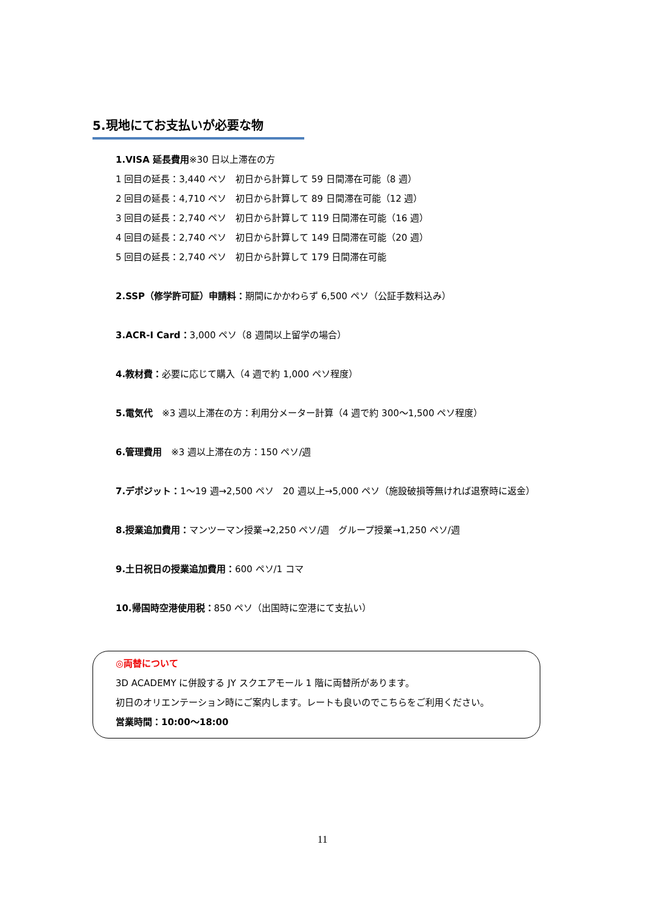5.現地にてお支払いが必要な物
1.VISA 延長費用※30 日以上滞在の方
1 回目の延長：3,440 ペソ　初日から計算して 59 日間滞在可能（8 週）
2 回目の延長：4,710 ペソ　初日から計算して 89 日間滞在可能（12 週）
3 回目の延長：2,740 ペソ　初日から計算して 119 日間滞在可能（16 週）
4 回目の延長：2,740 ペソ　初日から計算して 149 日間滞在可能（20 週）
5 回目の延長：2,740 ペソ　初日から計算して 179 日間滞在可能
2.SSP（修学許可証）申請料：期間にかかわらず 6,500 ペソ（公証手数料込み）
3.ACR-I Card：3,000 ペソ（8 週間以上留学の場合）
4.教材費：必要に応じて購入（4 週で約 1,000 ペソ程度）
5.電気代　※3 週以上滞在の方：利用分メーター計算（4 週で約 300～1,500 ペソ程度）
6.管理費用　※3 週以上滞在の方：150 ペソ/週
7.デポジット：1～19 週→2,500 ペソ　20 週以上→5,000 ペソ（施設破損等無ければ退寮時に返金）
8.授業追加費用：マンツーマン授業→2,250 ペソ/週　グループ授業→1,250 ペソ/週
9.土日祝日の授業追加費用：600 ペソ/1 コマ
10.帰国時空港使用税：850 ペソ（出国時に空港にて支払い）
◎両替について
3D ACADEMY に併設する JY スクエアモール 1 階に両替所があります。
初日のオリエンテーション時にご案内します。レートも良いのでこちらをご利用ください。
営業時間：10:00～18:00
11